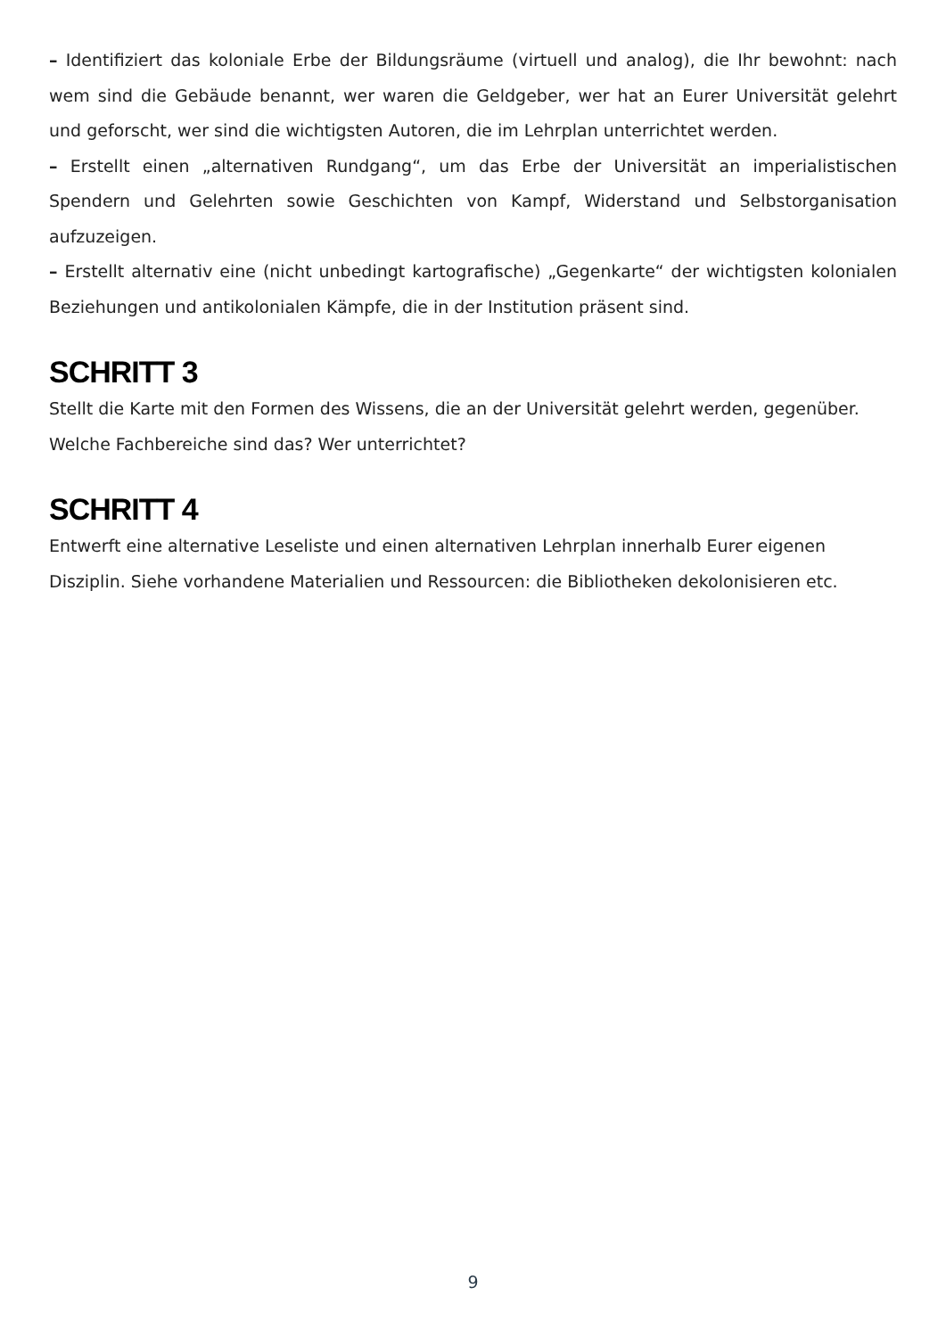– Identifiziert das koloniale Erbe der Bildungsräume (virtuell und analog), die Ihr bewohnt: nach wem sind die Gebäude benannt, wer waren die Geldgeber, wer hat an Eurer Universität gelehrt und geforscht, wer sind die wichtigsten Autoren, die im Lehrplan unterrichtet werden.
– Erstellt einen „alternativen Rundgang“, um das Erbe der Universität an imperialistischen Spendern und Gelehrten sowie Geschichten von Kampf, Widerstand und Selbstorganisation aufzuzeigen.
– Erstellt alternativ eine (nicht unbedingt kartografische) „Gegenkarte“ der wichtigsten kolonialen Beziehungen und antikolonialen Kämpfe, die in der Institution präsent sind.
SCHRITT 3
Stellt die Karte mit den Formen des Wissens, die an der Universität gelehrt werden, gegenüber. Welche Fachbereiche sind das? Wer unterrichtet?
SCHRITT 4
Entwerft eine alternative Leseliste und einen alternativen Lehrplan innerhalb Eurer eigenen Disziplin. Siehe vorhandene Materialien und Ressourcen: die Bibliotheken dekolonisieren etc.
9